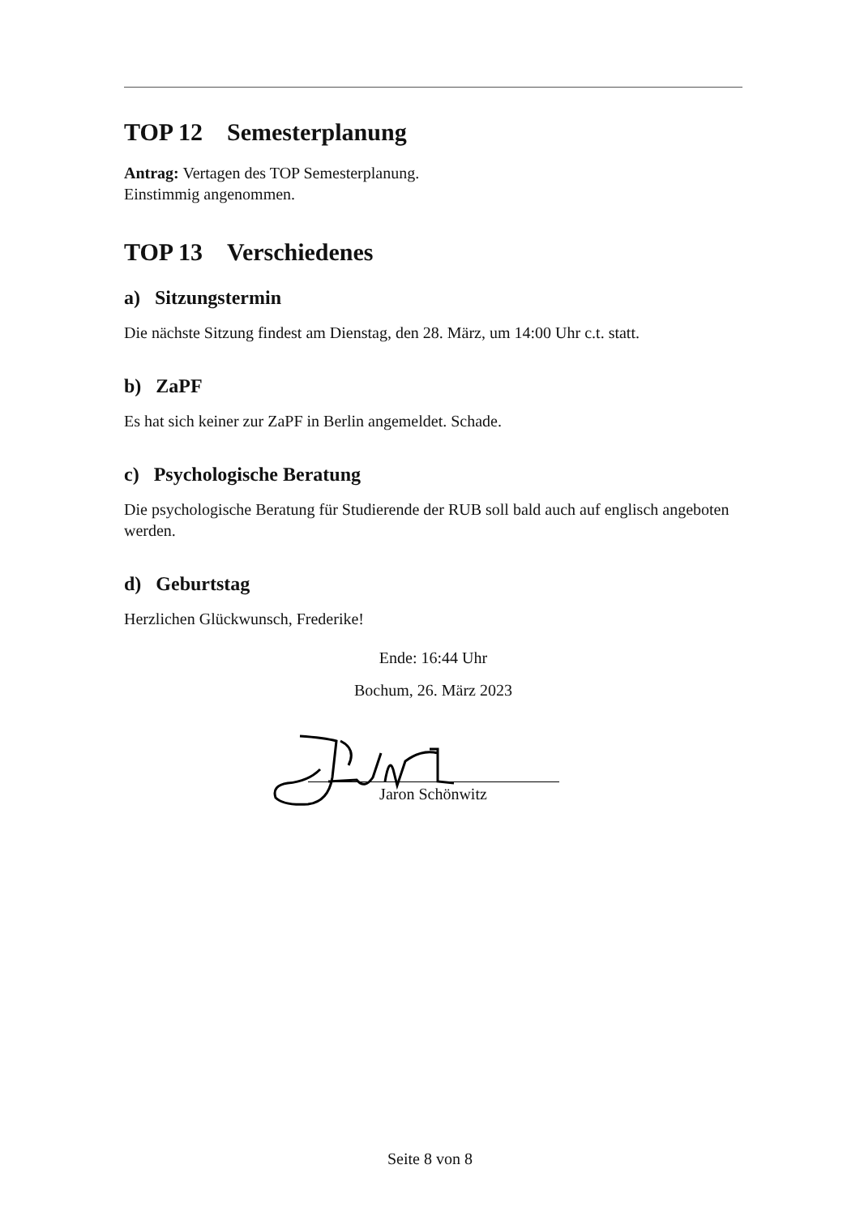TOP 12 Semesterplanung
Antrag: Vertagen des TOP Semesterplanung.
Einstimmig angenommen.
TOP 13 Verschiedenes
a) Sitzungstermin
Die nächste Sitzung findest am Dienstag, den 28. März, um 14:00 Uhr c.t. statt.
b) ZaPF
Es hat sich keiner zur ZaPF in Berlin angemeldet. Schade.
c) Psychologische Beratung
Die psychologische Beratung für Studierende der RUB soll bald auch auf englisch angeboten werden.
d) Geburtstag
Herzlichen Glückwunsch, Frederike!
Ende: 16:44 Uhr
Bochum, 26. März 2023
Jaron Schönwitz
Seite 8 von 8